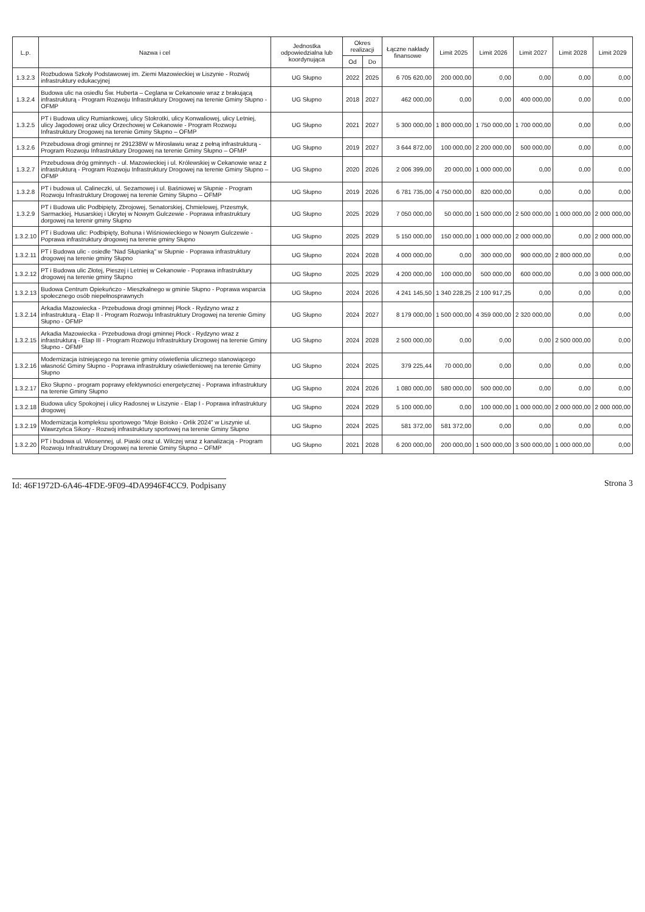| L.p. | Nazwa i cel | Jednostka odpowiedzialna lub koordynująca | Okres realizacji | | Łączne nakłady finansowe | Limit 2025 | Limit 2026 | Limit 2027 | Limit 2028 | Limit 2029 |
| --- | --- | --- | --- | --- | --- | --- | --- | --- | --- | --- |
| | | | Od | Do | | | | | | |
| 1.3.2.3 | Rozbudowa Szkoły Podstawowej im. Ziemi Mazowieckiej w Liszynie - Rozwój infrastruktury edukacyjnej | UG Słupno | 2022 | 2025 | 6 705 620,00 | 200 000,00 | 0,00 | 0,00 | 0,00 | 0,00 |
| 1.3.2.4 | Budowa ulic na osiedlu Św. Huberta – Ceglana w Cekanowie wraz z brakującą infrastrukturą - Program Rozwoju Infrastruktury Drogowej na terenie Gminy Słupno - OFMP | UG Słupno | 2018 | 2027 | 462 000,00 | 0,00 | 0,00 | 400 000,00 | 0,00 | 0,00 |
| 1.3.2.5 | PT i Budowa ulicy Rumiankowej, ulicy Stokrotki, ulicy Konwaliowej, ulicy Letniej, ulicy Jagodowej oraz ulicy Orzechowej w Cekanowie - Program Rozwoju Infrastruktury Drogowej na terenie Gminy Słupno – OFMP | UG Słupno | 2021 | 2027 | 5 300 000,00 | 1 800 000,00 | 1 750 000,00 | 1 700 000,00 | 0,00 | 0,00 |
| 1.3.2.6 | Przebudowa drogi gminnej nr 291238W w Mirosławiu wraz z pełną infrastrukturą - Program Rozwoju Infrastruktury Drogowej na terenie Gminy Słupno – OFMP | UG Słupno | 2019 | 2027 | 3 644 872,00 | 100 000,00 | 2 200 000,00 | 500 000,00 | 0,00 | 0,00 |
| 1.3.2.7 | Przebudowa dróg gminnych - ul. Mazowieckiej i ul. Królewskiej w Cekanowie wraz z infrastrukturą - Program Rozwoju Infrastruktury Drogowej na terenie Gminy Słupno – OFMP | UG Słupno | 2020 | 2026 | 2 006 399,00 | 20 000,00 | 1 000 000,00 | 0,00 | 0,00 | 0,00 |
| 1.3.2.8 | PT i budowa ul. Calineczki, ul. Sezamowej i ul. Baśniowej w Słupnie - Program Rozwoju Infrastruktury Drogowej na terenie Gminy Słupno – OFMP | UG Słupno | 2019 | 2026 | 6 781 735,00 | 4 750 000,00 | 820 000,00 | 0,00 | 0,00 | 0,00 |
| 1.3.2.9 | PT i Budowa ulic Podbipięty, Zbrojowej, Senatorskiej, Chmielowej, Przesmyk, Sarmackiej, Husarskiej i Ukrytej w Nowym Gulczewie - Poprawa infrastruktury dorgowej na terenir gminy Słupno | UG Słupno | 2025 | 2029 | 7 050 000,00 | 50 000,00 | 1 500 000,00 | 2 500 000,00 | 1 000 000,00 | 2 000 000,00 |
| 1.3.2.10 | PT i Budowa ulic: Podbipięty, Bohuna i Wiśniowieckiego w Nowym Gulczewie - Poprawa infrastruktury drogowej na terenie gminy Słupno | UG Słupno | 2025 | 2029 | 5 150 000,00 | 150 000,00 | 1 000 000,00 | 2 000 000,00 | 0,00 | 2 000 000,00 |
| 1.3.2.11 | PT i Budowa ulic - osiedle "Nad Słupianką" w Słupnie - Poprawa infrastruktury drogowej na terenie gminy Słupno | UG Słupno | 2024 | 2028 | 4 000 000,00 | 0,00 | 300 000,00 | 900 000,00 | 2 800 000,00 | 0,00 |
| 1.3.2.12 | PT i Budowa ulic Złotej, Pieszej i Letniej w Cekanowie - Poprawa infrastruktury drogowej na terenie gminy Słupno | UG Słupno | 2025 | 2029 | 4 200 000,00 | 100 000,00 | 500 000,00 | 600 000,00 | 0,00 | 3 000 000,00 |
| 1.3.2.13 | Budowa Centrum Opiekuńczo - Mieszkalnego w gminie Słupno - Poprawa wsparcia społecznego osób niepełnosprawnych | UG Słupno | 2024 | 2026 | 4 241 145,50 | 1 340 228,25 | 2 100 917,25 | 0,00 | 0,00 | 0,00 |
| 1.3.2.14 | Arkadia Mazowiecka - Przebudowa drogi gminnej Płock - Rydzyno wraz z infrastrukturą - Etap II - Program Rozwoju Infrastruktury Drogowej na terenie Gminy Słupno - OFMP | UG Słupno | 2024 | 2027 | 8 179 000,00 | 1 500 000,00 | 4 359 000,00 | 2 320 000,00 | 0,00 | 0,00 |
| 1.3.2.15 | Arkadia Mazowiecka - Przebudowa drogi gminnej Płock - Rydzyno wraz z infrastrukturą - Etap III - Program Rozwoju Infrastruktury Drogowej na terenie Gminy Słupno - OFMP | UG Słupno | 2024 | 2028 | 2 500 000,00 | 0,00 | 0,00 | 0,00 | 2 500 000,00 | 0,00 |
| 1.3.2.16 | Modernizacja istniejącego na terenie gminy oświetlenia ulicznego stanowiącego własność Gminy Słupno - Poprawa infrastruktury oświetleniowej na terenie Gminy Słupno | UG Słupno | 2024 | 2025 | 379 225,44 | 70 000,00 | 0,00 | 0,00 | 0,00 | 0,00 |
| 1.3.2.17 | Eko Słupno - program poprawy efektywności energetycznej - Poprawa infrastruktury na terenie Gminy Słupno | UG Słupno | 2024 | 2026 | 1 080 000,00 | 580 000,00 | 500 000,00 | 0,00 | 0,00 | 0,00 |
| 1.3.2.18 | Budowa ulicy Spokojnej i ulicy Radosnej w Liszynie - Etap I - Poprawa infrastruktury drogowej | UG Słupno | 2024 | 2029 | 5 100 000,00 | 0,00 | 100 000,00 | 1 000 000,00 | 2 000 000,00 | 2 000 000,00 |
| 1.3.2.19 | Modernizacja kompleksu sportowego "Moje Boisko - Orlik 2024" w Liszynie ul. Wawrzyńca Sikory - Rozwój infrastruktury sportowej na terenie Gminy Słupno | UG Słupno | 2024 | 2025 | 581 372,00 | 581 372,00 | 0,00 | 0,00 | 0,00 | 0,00 |
| 1.3.2.20 | PT i budowa ul. Wiosennej, ul. Piaski oraz ul. Wilczej wraz z kanalizacją - Program Rozwoju Infrastruktury Drogowej na terenie Gminy Słupno – OFMP | UG Słupno | 2021 | 2028 | 6 200 000,00 | 200 000,00 | 1 500 000,00 | 3 500 000,00 | 1 000 000,00 | 0,00 |
Id: 46F1972D-6A46-4FDE-9F09-4DA9946F4CC9. Podpisany Strona 3